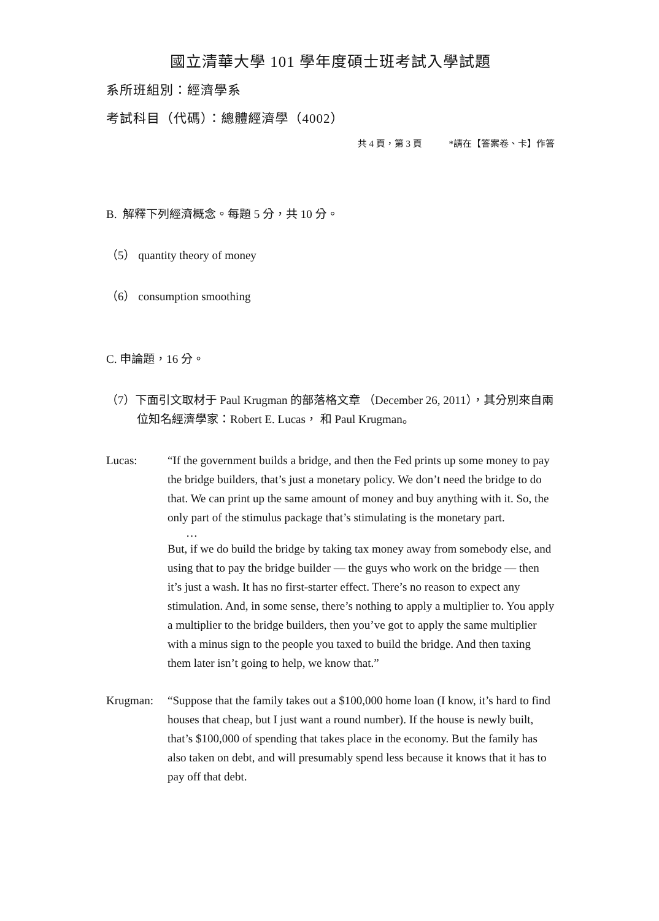國立清華大學 101 學年度碩士班考試入學試題
系所班組別：經濟學系
考試科目（代碼）：總體經濟學（4002）
共 4 頁，第 3 頁 *請在【答案卷、卡】作答
B. 解釋下列經濟概念。每題 5 分，共 10 分。
（5） quantity theory of money
（6） consumption smoothing
C. 申論題，16 分。
（7）下面引文取材于 Paul Krugman 的部落格文章 （December 26, 2011），其分別來自兩位知名經濟學家：Robert E. Lucas， 和 Paul Krugman。
Lucas: “If the government builds a bridge, and then the Fed prints up some money to pay the bridge builders, that’s just a monetary policy. We don’t need the bridge to do that. We can print up the same amount of money and buy anything with it. So, the only part of the stimulus package that’s stimulating is the monetary part.
…
But, if we do build the bridge by taking tax money away from somebody else, and using that to pay the bridge builder — the guys who work on the bridge — then it’s just a wash. It has no first-starter effect. There’s no reason to expect any stimulation. And, in some sense, there’s nothing to apply a multiplier to. You apply a multiplier to the bridge builders, then you’ve got to apply the same multiplier with a minus sign to the people you taxed to build the bridge. And then taxing them later isn’t going to help, we know that.”
Krugman: “Suppose that the family takes out a $100,000 home loan (I know, it’s hard to find houses that cheap, but I just want a round number). If the house is newly built, that’s $100,000 of spending that takes place in the economy. But the family has also taken on debt, and will presumably spend less because it knows that it has to pay off that debt.